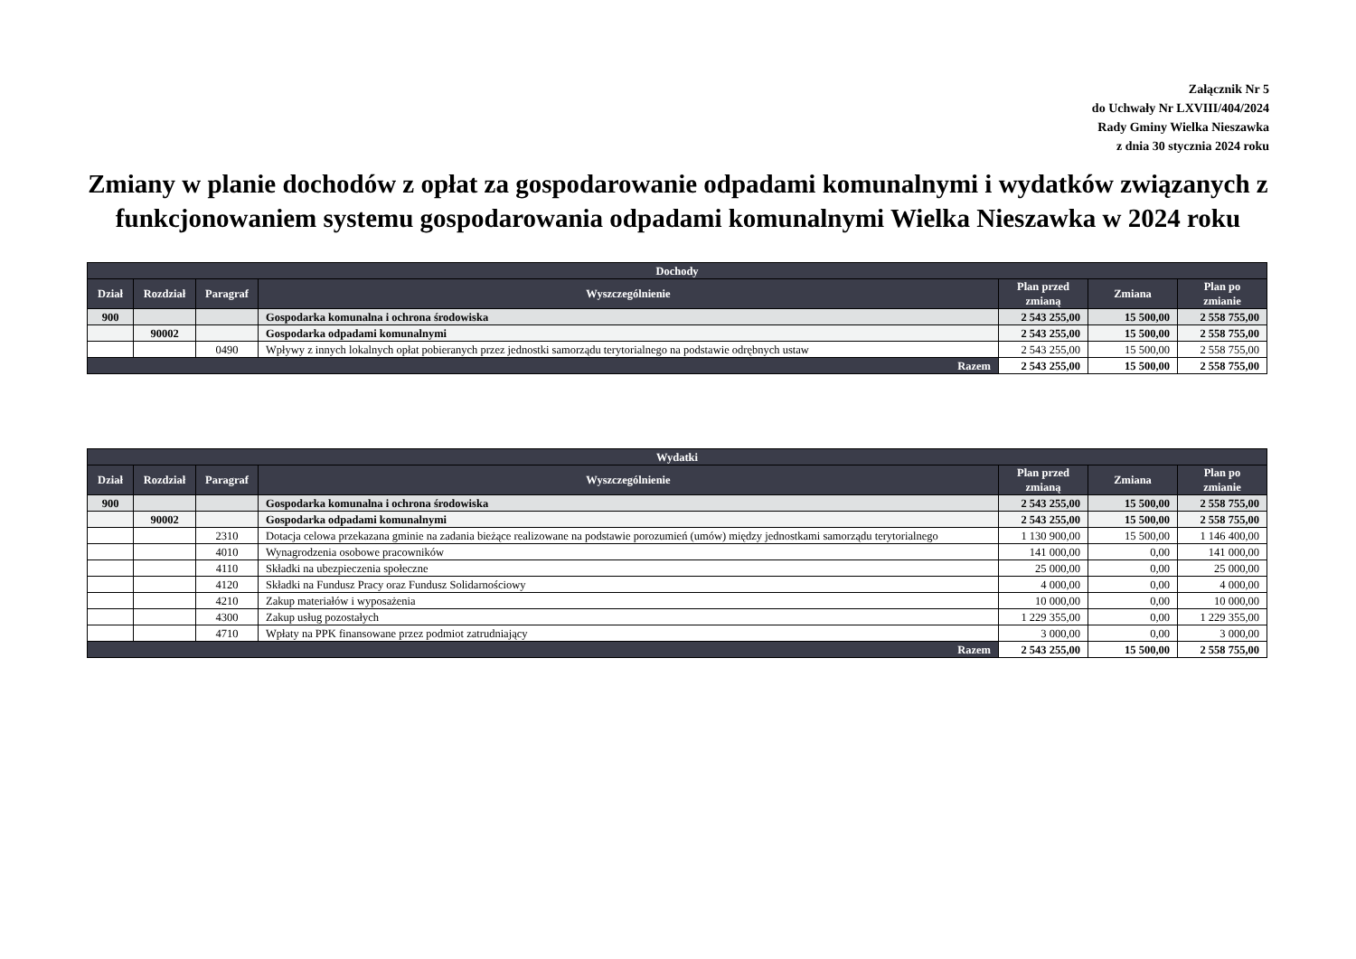Załącznik Nr 5
do Uchwały Nr LXVIII/404/2024
Rady Gminy Wielka Nieszawka
z dnia 30 stycznia 2024 roku
Zmiany w planie dochodów z opłat za gospodarowanie odpadami komunalnymi i wydatków związanych z funkcjonowaniem systemu gospodarowania odpadami komunalnymi Wielka Nieszawka w 2024 roku
| Dochody | | | | | | |
| --- | --- | --- | --- | --- | --- | --- |
| Dział | Rozdział | Paragraf | Wyszczególnienie | Plan przed zmianą | Zmiana | Plan po zmianie |
| 900 | | | Gospodarka komunalna i ochrona środowiska | 2 543 255,00 | 15 500,00 | 2 558 755,00 |
| | 90002 | | Gospodarka odpadami komunalnymi | 2 543 255,00 | 15 500,00 | 2 558 755,00 |
| | | 0490 | Wpływy z innych lokalnych opłat pobieranych przez jednostki samorządu terytorialnego na podstawie odrębnych ustaw | 2 543 255,00 | 15 500,00 | 2 558 755,00 |
| Razem | | | | 2 543 255,00 | 15 500,00 | 2 558 755,00 |
| Wydatki | | | | | | |
| --- | --- | --- | --- | --- | --- | --- |
| Dział | Rozdział | Paragraf | Wyszczególnienie | Plan przed zmianą | Zmiana | Plan po zmianie |
| 900 | | | Gospodarka komunalna i ochrona środowiska | 2 543 255,00 | 15 500,00 | 2 558 755,00 |
| | 90002 | | Gospodarka odpadami komunalnymi | 2 543 255,00 | 15 500,00 | 2 558 755,00 |
| | | 2310 | Dotacja celowa przekazana gminie na zadania bieżące realizowane na podstawie porozumień (umów) między jednostkami samorządu terytorialnego | 1 130 900,00 | 15 500,00 | 1 146 400,00 |
| | | 4010 | Wynagrodzenia osobowe pracowników | 141 000,00 | 0,00 | 141 000,00 |
| | | 4110 | Składki na ubezpieczenia społeczne | 25 000,00 | 0,00 | 25 000,00 |
| | | 4120 | Składki na Fundusz Pracy oraz Fundusz Solidarnościowy | 4 000,00 | 0,00 | 4 000,00 |
| | | 4210 | Zakup materiałów i wyposażenia | 10 000,00 | 0,00 | 10 000,00 |
| | | 4300 | Zakup usług pozostałych | 1 229 355,00 | 0,00 | 1 229 355,00 |
| | | 4710 | Wpłaty na PPK finansowane przez podmiot zatrudniający | 3 000,00 | 0,00 | 3 000,00 |
| Razem | | | | 2 543 255,00 | 15 500,00 | 2 558 755,00 |